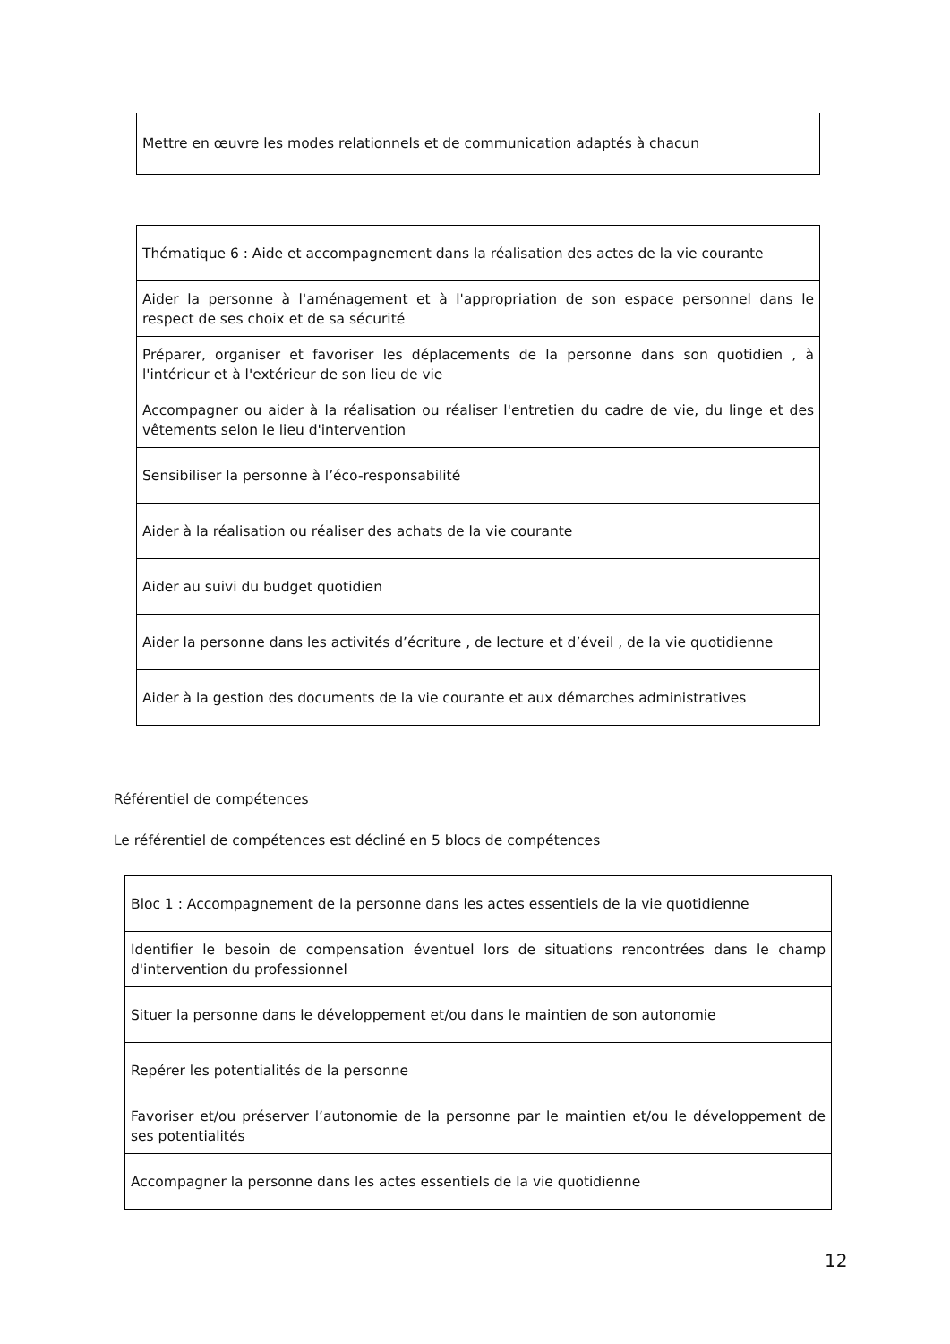| Mettre en œuvre les modes relationnels et de communication adaptés à chacun |
| Thématique 6 : Aide et accompagnement dans la réalisation des actes de la vie courante |
| Aider la personne à l'aménagement et à l'appropriation de son espace personnel dans le respect de ses choix et de sa sécurité |
| Préparer, organiser et favoriser les déplacements de la personne dans son quotidien , à l'intérieur et à l'extérieur de son lieu de vie |
| Accompagner ou aider à la réalisation ou réaliser l'entretien du cadre de vie, du linge et des vêtements selon le lieu d'intervention |
| Sensibiliser la personne à l’éco-responsabilité |
| Aider à la réalisation ou réaliser des achats de la vie courante |
| Aider au suivi du budget quotidien |
| Aider la personne dans les activités d’écriture , de lecture et d’éveil , de la vie quotidienne |
| Aider à la gestion des documents de la vie courante et aux démarches administratives |
Référentiel de compétences
Le référentiel de compétences est décliné en 5 blocs de compétences
| Bloc 1 : Accompagnement de la personne dans les actes essentiels de la vie quotidienne |
| Identifier le besoin de compensation éventuel lors de situations rencontrées dans le champ d'intervention du professionnel |
| Situer la personne dans le développement et/ou dans le maintien de son autonomie |
| Repérer les potentialités de la personne |
| Favoriser et/ou préserver l’autonomie de la personne par le maintien et/ou le développement de ses potentialités |
| Accompagner la personne dans les actes essentiels de la vie quotidienne |
12